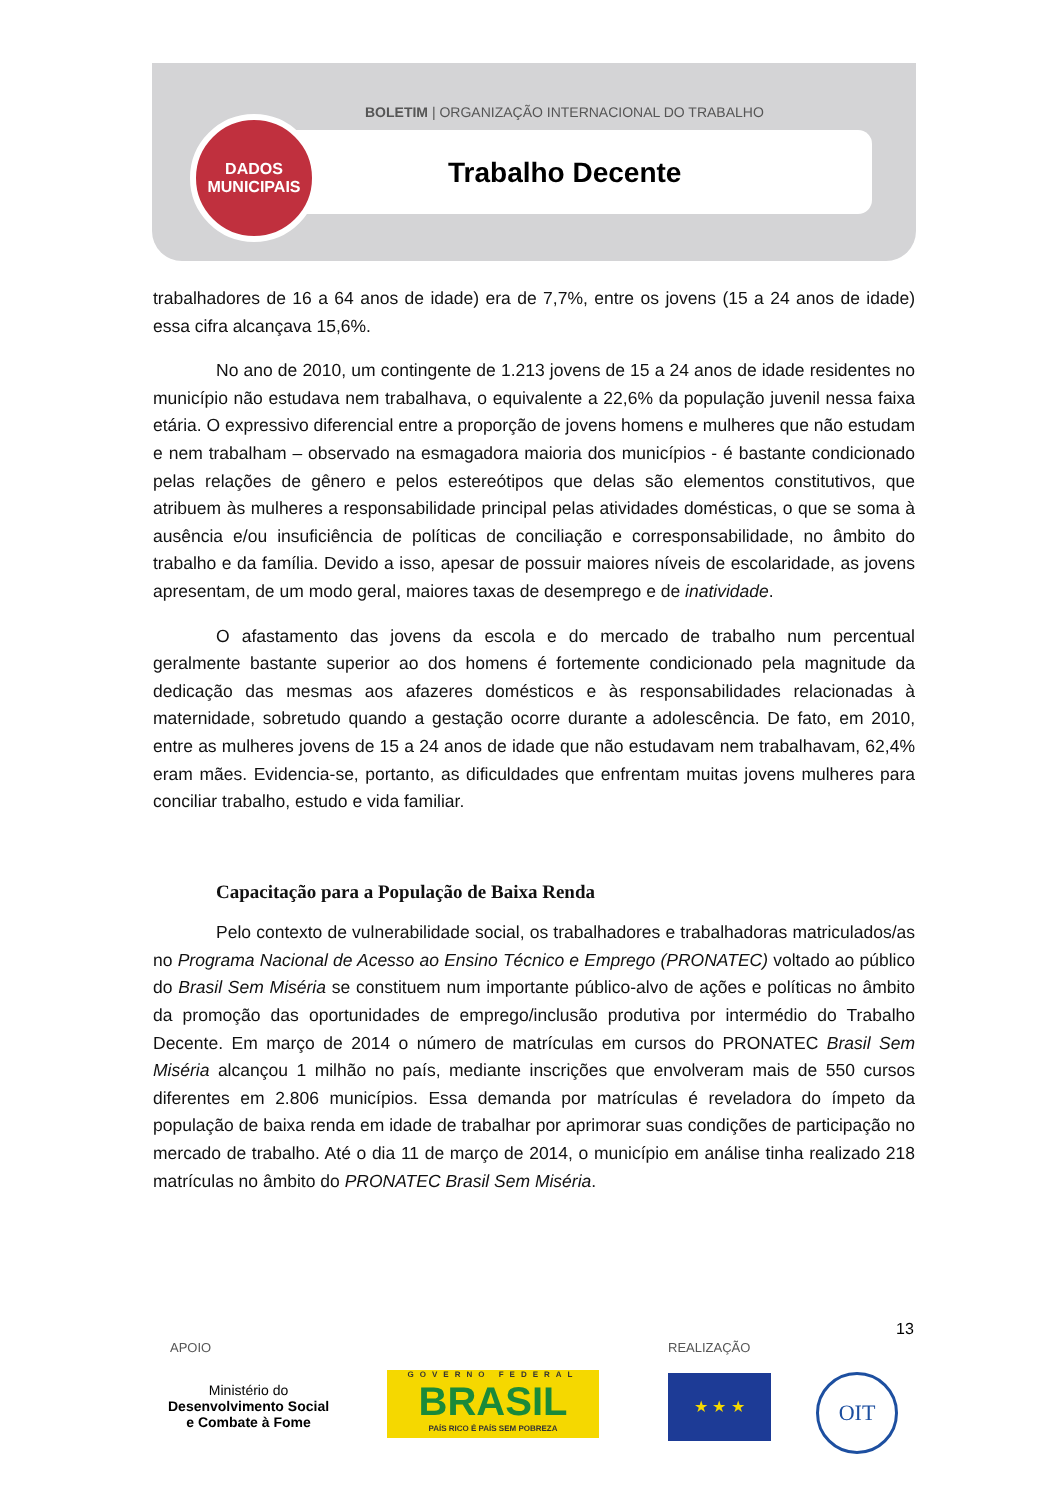BOLETIM | ORGANIZAÇÃO INTERNACIONAL DO TRABALHO
DADOS
MUNICIPAIS
Trabalho Decente
trabalhadores de 16 a 64 anos de idade) era de 7,7%, entre os jovens (15 a 24 anos de idade) essa cifra alcançava 15,6%.
No ano de 2010, um contingente de 1.213 jovens de 15 a 24 anos de idade residentes no município não estudava nem trabalhava, o equivalente a 22,6% da população juvenil nessa faixa etária. O expressivo diferencial entre a proporção de jovens homens e mulheres que não estudam e nem trabalham – observado na esmagadora maioria dos municípios - é bastante condicionado pelas relações de gênero e pelos estereótipos que delas são elementos constitutivos, que atribuem às mulheres a responsabilidade principal pelas atividades domésticas, o que se soma à ausência e/ou insuficiência de políticas de conciliação e corresponsabilidade, no âmbito do trabalho e da família. Devido a isso, apesar de possuir maiores níveis de escolaridade, as jovens apresentam, de um modo geral, maiores taxas de desemprego e de inatividade.
O afastamento das jovens da escola e do mercado de trabalho num percentual geralmente bastante superior ao dos homens é fortemente condicionado pela magnitude da dedicação das mesmas aos afazeres domésticos e às responsabilidades relacionadas à maternidade, sobretudo quando a gestação ocorre durante a adolescência. De fato, em 2010, entre as mulheres jovens de 15 a 24 anos de idade que não estudavam nem trabalhavam, 62,4% eram mães. Evidencia-se, portanto, as dificuldades que enfrentam muitas jovens mulheres para conciliar trabalho, estudo e vida familiar.
Capacitação para a População de Baixa Renda
Pelo contexto de vulnerabilidade social, os trabalhadores e trabalhadoras matriculados/as no Programa Nacional de Acesso ao Ensino Técnico e Emprego (PRONATEC) voltado ao público do Brasil Sem Miséria se constituem num importante público-alvo de ações e políticas no âmbito da promoção das oportunidades de emprego/inclusão produtiva por intermédio do Trabalho Decente. Em março de 2014 o número de matrículas em cursos do PRONATEC Brasil Sem Miséria alcançou 1 milhão no país, mediante inscrições que envolveram mais de 550 cursos diferentes em 2.806 municípios. Essa demanda por matrículas é reveladora do ímpeto da população de baixa renda em idade de trabalhar por aprimorar suas condições de participação no mercado de trabalho. Até o dia 11 de março de 2014, o município em análise tinha realizado 218 matrículas no âmbito do PRONATEC Brasil Sem Miséria.
13
APOIO REALIZAÇÃO
Ministério do
Desenvolvimento Social
e Combate à Fome
GOVERNO FEDERAL
BRASIL
PAÍS RICO É PAÍS SEM POBREZA
★ ★ ★ OIT